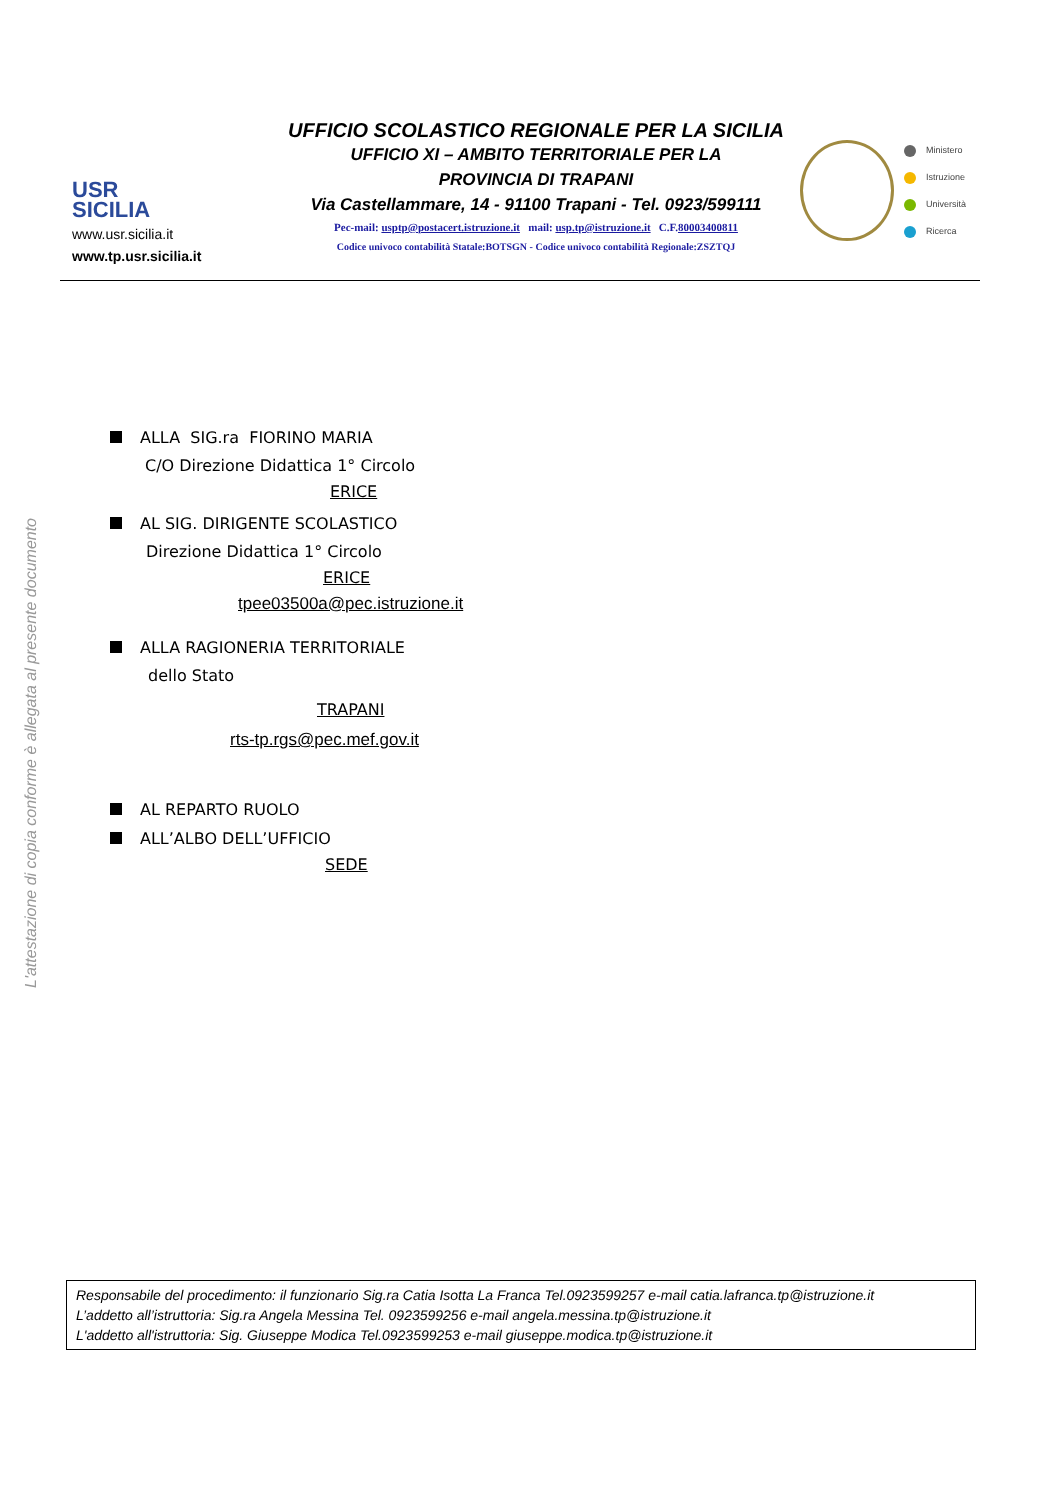USR
SICILIA
www.usr.sicilia.it
www.tp.usr.sicilia.it
UFFICIO SCOLASTICO REGIONALE PER LA SICILIA
UFFICIO XI – AMBITO TERRITORIALE PER LA
PROVINCIA DI TRAPANI
Via Castellammare, 14 - 91100 Trapani - Tel. 0923/599111
Pec-mail: usptp@postacert.istruzione.it mail: usp.tp@istruzione.it C.F.80003400811
Codice univoco contabilità Statale:BOTSGN - Codice univoco contabilità Regionale:ZSZTQJ
Ministero
Istruzione
Università
Ricerca
L'attestazione di copia conforme è allegata al presente documento
ALLA SIG.ra FIORINO MARIA
C/O Direzione Didattica 1° Circolo
ERICE
AL SIG. DIRIGENTE SCOLASTICO
Direzione Didattica 1° Circolo
ERICE
tpee03500a@pec.istruzione.it
ALLA RAGIONERIA TERRITORIALE
dello Stato
TRAPANI
rts-tp.rgs@pec.mef.gov.it
AL REPARTO RUOLO
ALL’ALBO DELL’UFFICIO
SEDE
Responsabile del procedimento: il funzionario Sig.ra Catia Isotta La Franca Tel.0923599257 e-mail catia.lafranca.tp@istruzione.it
L’addetto all’istruttoria: Sig.ra Angela Messina Tel. 0923599256 e-mail angela.messina.tp@istruzione.it
L'addetto all'istruttoria: Sig. Giuseppe Modica Tel.0923599253 e-mail giuseppe.modica.tp@istruzione.it